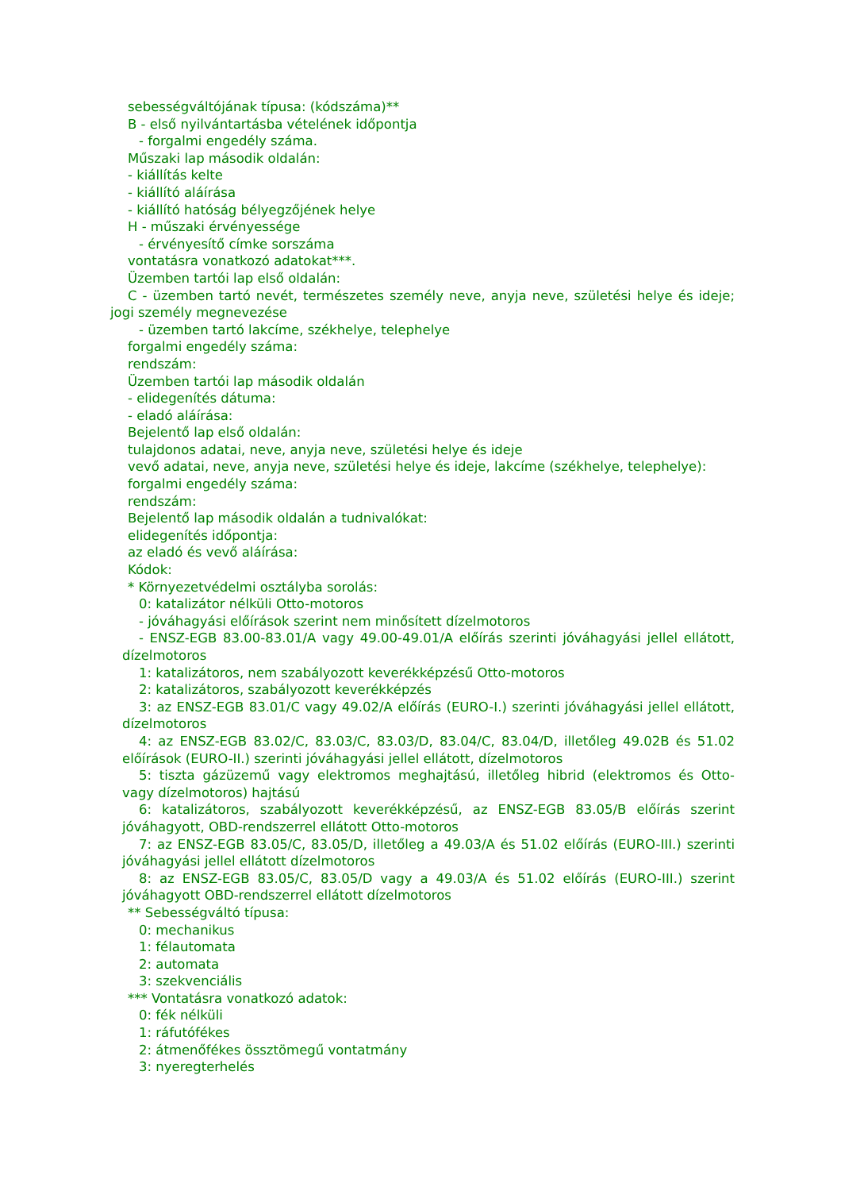sebességváltójának típusa: (kódszáma)**
B - első nyilvántartásba vételének időpontja
- forgalmi engedély száma.
Műszaki lap második oldalán:
- kiállítás kelte
- kiállító aláírása
- kiállító hatóság bélyegzőjének helye
H - műszaki érvényessége
- érvényesítő címke sorszáma
vontatásra vonatkozó adatokat***.
Üzemben tartói lap első oldalán:
C - üzemben tartó nevét, természetes személy neve, anyja neve, születési helye és ideje; jogi személy megnevezése
- üzemben tartó lakcíme, székhelye, telephelye
forgalmi engedély száma:
rendszám:
Üzemben tartói lap második oldalán
- elidegenítés dátuma:
- eladó aláírása:
Bejelentő lap első oldalán:
tulajdonos adatai, neve, anyja neve, születési helye és ideje
vevő adatai, neve, anyja neve, születési helye és ideje, lakcíme (székhelye, telephelye):
forgalmi engedély száma:
rendszám:
Bejelentő lap második oldalán a tudnivalókat:
elidegenítés időpontja:
az eladó és vevő aláírása:
Kódok:
* Környezetvédelmi osztályba sorolás:
0: katalizátor nélküli Otto-motoros
- jóváhagyási előírások szerint nem minősített dízelmotoros
- ENSZ-EGB 83.00-83.01/A vagy 49.00-49.01/A előírás szerinti jóváhagyási jellel ellátott, dízelmotoros
1: katalizátoros, nem szabályozott keverékképzésű Otto-motoros
2: katalizátoros, szabályozott keverékképzés
3: az ENSZ-EGB 83.01/C vagy 49.02/A előírás (EURO-I.) szerinti jóváhagyási jellel ellátott, dízelmotoros
4: az ENSZ-EGB 83.02/C, 83.03/C, 83.03/D, 83.04/C, 83.04/D, illetőleg 49.02B és 51.02 előírások (EURO-II.) szerinti jóváhagyási jellel ellátott, dízelmotoros
5: tiszta gázüzemű vagy elektromos meghajtású, illetőleg hibrid (elektromos és Otto- vagy dízelmotoros) hajtású
6: katalizátoros, szabályozott keverékképzésű, az ENSZ-EGB 83.05/B előírás szerint jóváhagyott, OBD-rendszerrel ellátott Otto-motoros
7: az ENSZ-EGB 83.05/C, 83.05/D, illetőleg a 49.03/A és 51.02 előírás (EURO-III.) szerinti jóváhagyási jellel ellátott dízelmotoros
8: az ENSZ-EGB 83.05/C, 83.05/D vagy a 49.03/A és 51.02 előírás (EURO-III.) szerint jóváhagyott OBD-rendszerrel ellátott dízelmotoros
** Sebességváltó típusa:
0: mechanikus
1: félautomata
2: automata
3: szekvenciális
*** Vontatásra vonatkozó adatok:
0: fék nélküli
1: ráfutófékes
2: átmenőfékes össztömegű vontatmány
3: nyeregterhelés